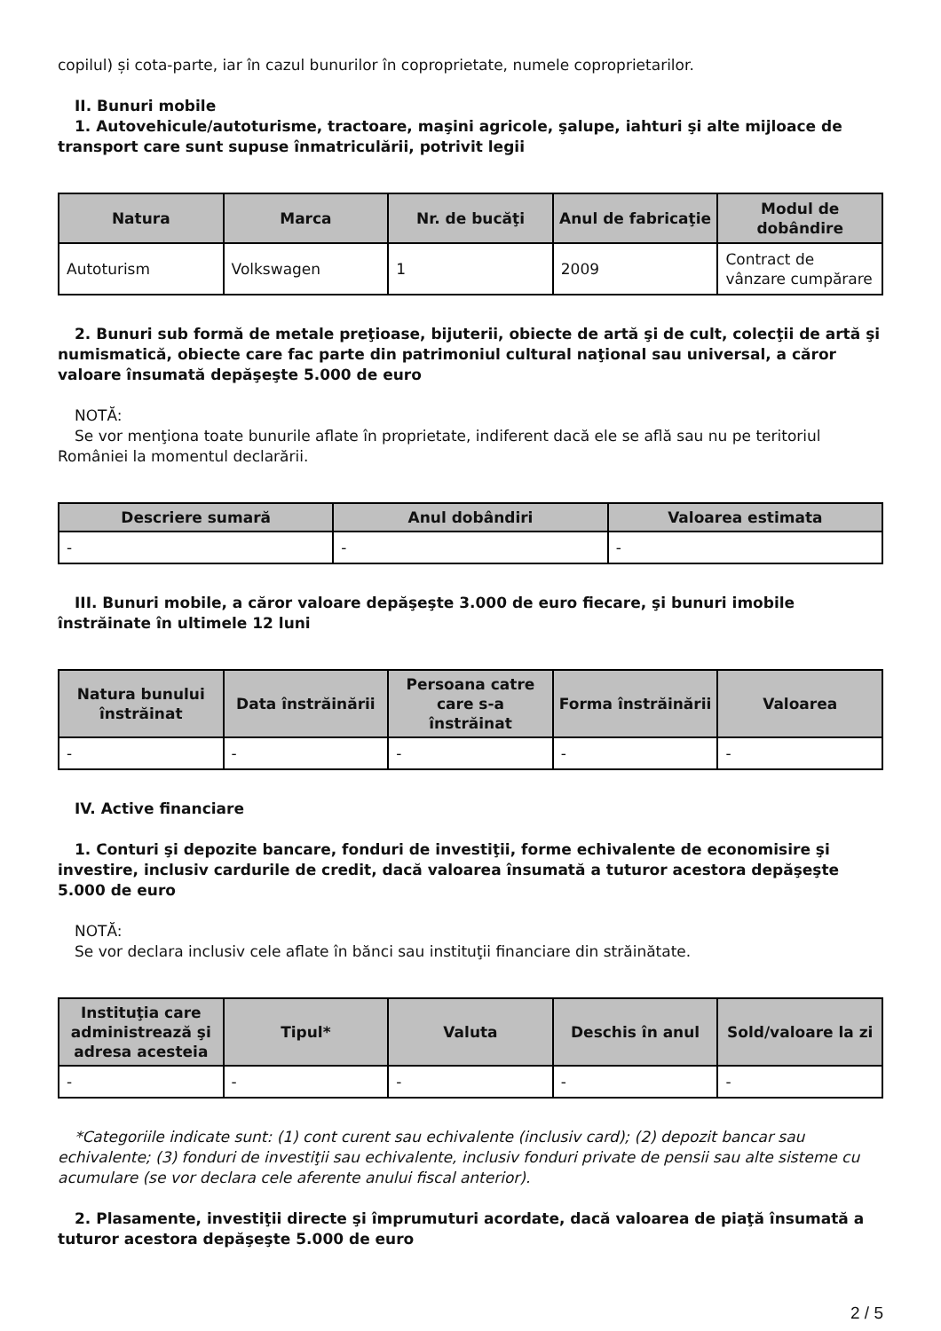copilul) și cota-parte, iar în cazul bunurilor în coproprietate, numele coproprietarilor.
II. Bunuri mobile
1. Autovehicule/autoturisme, tractoare, maşini agricole, şalupe, iahturi şi alte mijloace de transport care sunt supuse înmatriculării, potrivit legii
| Natura | Marca | Nr. de bucăţi | Anul de fabricaţie | Modul de dobândire |
| --- | --- | --- | --- | --- |
| Autoturism | Volkswagen | 1 | 2009 | Contract de vânzare cumpărare |
2. Bunuri sub formă de metale preţioase, bijuterii, obiecte de artă şi de cult, colecţii de artă şi numismatică, obiecte care fac parte din patrimoniul cultural naţional sau universal, a căror valoare însumată depăşeşte 5.000 de euro
NOTĂ:
Se vor menţiona toate bunurile aflate în proprietate, indiferent dacă ele se află sau nu pe teritoriul României la momentul declarării.
| Descriere sumară | Anul dobândiri | Valoarea estimata |
| --- | --- | --- |
| - | - | - |
III. Bunuri mobile, a căror valoare depăşeşte 3.000 de euro fiecare, şi bunuri imobile înstrăinate în ultimele 12 luni
| Natura bunului înstrăinat | Data înstrăinării | Persoana catre care s-a înstrăinat | Forma înstrăinării | Valoarea |
| --- | --- | --- | --- | --- |
| - | - | - | - | - |
IV. Active financiare
1. Conturi şi depozite bancare, fonduri de investiţii, forme echivalente de economisire şi investire, inclusiv cardurile de credit, dacă valoarea însumată a tuturor acestora depăşeşte 5.000 de euro
NOTĂ:
Se vor declara inclusiv cele aflate în bănci sau instituţii financiare din străinătate.
| Instituţia care administrează şi adresa acesteia | Tipul* | Valuta | Deschis în anul | Sold/valoare la zi |
| --- | --- | --- | --- | --- |
| - | - | - | - | - |
*Categoriile indicate sunt: (1) cont curent sau echivalente (inclusiv card); (2) depozit bancar sau echivalente; (3) fonduri de investiţii sau echivalente, inclusiv fonduri private de pensii sau alte sisteme cu acumulare (se vor declara cele aferente anului fiscal anterior).
2. Plasamente, investiţii directe şi împrumuturi acordate, dacă valoarea de piaţă însumată a tuturor acestora depăşeşte 5.000 de euro
2 / 5